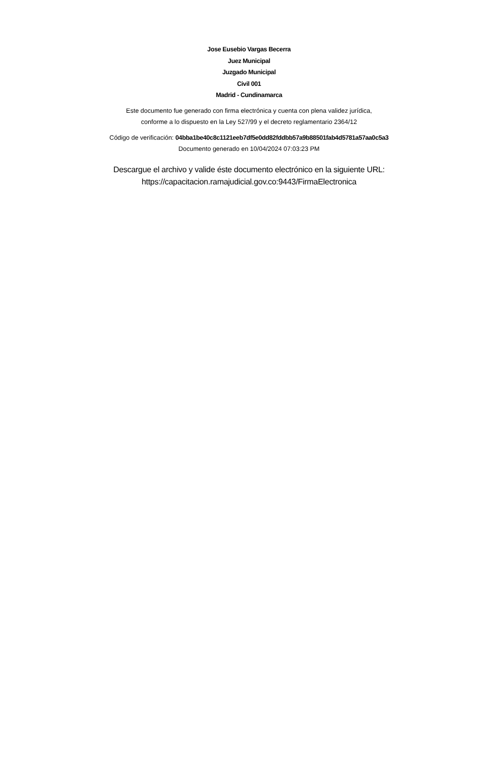Jose Eusebio Vargas Becerra
Juez Municipal
Juzgado Municipal
Civil 001
Madrid - Cundinamarca
Este documento fue generado con firma electrónica y cuenta con plena validez jurídica,
conforme a lo dispuesto en la Ley 527/99 y el decreto reglamentario 2364/12
Código de verificación: 04bba1be40c8c1121eeb7df5e0dd82fddbb57a9b88501fab4d5781a57aa0c5a3
Documento generado en 10/04/2024 07:03:23 PM
Descargue el archivo y valide éste documento electrónico en la siguiente URL:
https://capacitacion.ramajudicial.gov.co:9443/FirmaElectronica